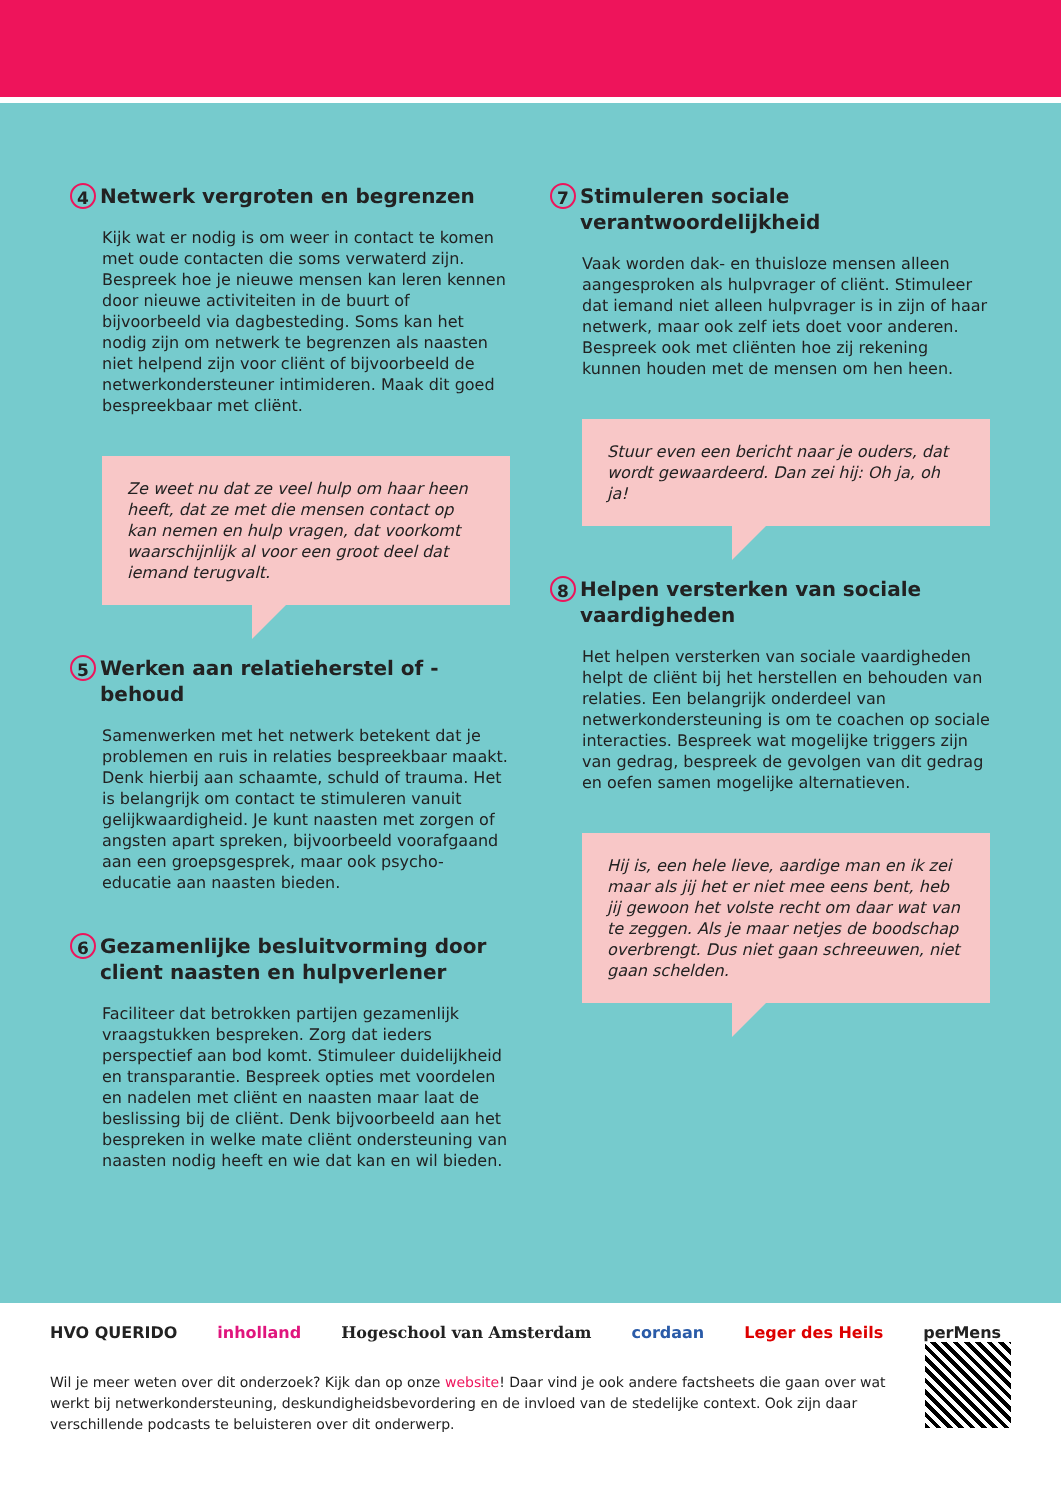4 Netwerk vergroten en begrenzen
Kijk wat er nodig is om weer in contact te komen met oude contacten die soms verwaterd zijn. Bespreek hoe je nieuwe mensen kan leren kennen door nieuwe activiteiten in de buurt of bijvoorbeeld via dagbesteding. Soms kan het nodig zijn om netwerk te begrenzen als naasten niet helpend zijn voor cliënt of bijvoorbeeld de netwerkondersteuner intimideren. Maak dit goed bespreekbaar met cliënt.
Ze weet nu dat ze veel hulp om haar heen heeft, dat ze met die mensen contact op kan nemen en hulp vragen, dat voorkomt waarschijnlijk al voor een groot deel dat iemand terugvalt.
5 Werken aan relatieherstel of -behoud
Samenwerken met het netwerk betekent dat je problemen en ruis in relaties bespreekbaar maakt. Denk hierbij aan schaamte, schuld of trauma. Het is belangrijk om contact te stimuleren vanuit gelijkwaardigheid. Je kunt naasten met zorgen of angsten apart spreken, bijvoorbeeld voorafgaand aan een groepsgesprek, maar ook psycho-educatie aan naasten bieden.
6 Gezamenlijke besluitvorming door client naasten en hulpverlener
Faciliteer dat betrokken partijen gezamenlijk vraagstukken bespreken. Zorg dat ieders perspectief aan bod komt. Stimuleer duidelijkheid en transparantie. Bespreek opties met voordelen en nadelen met cliënt en naasten maar laat de beslissing bij de cliënt. Denk bijvoorbeeld aan het bespreken in welke mate cliënt ondersteuning van naasten nodig heeft en wie dat kan en wil bieden.
7 Stimuleren sociale verantwoordelijkheid
Vaak worden dak- en thuisloze mensen alleen aangesproken als hulpvrager of cliënt. Stimuleer dat iemand niet alleen hulpvrager is in zijn of haar netwerk, maar ook zelf iets doet voor anderen. Bespreek ook met cliënten hoe zij rekening kunnen houden met de mensen om hen heen.
Stuur even een bericht naar je ouders, dat wordt gewaardeerd. Dan zei hij: Oh ja, oh ja!
8 Helpen versterken van sociale vaardigheden
Het helpen versterken van sociale vaardigheden helpt de cliënt bij het herstellen en behouden van relaties. Een belangrijk onderdeel van netwerkondersteuning is om te coachen op sociale interacties. Bespreek wat mogelijke triggers zijn van gedrag, bespreek de gevolgen van dit gedrag en oefen samen mogelijke alternatieven.
Hij is, een hele lieve, aardige man en ik zei maar als jij het er niet mee eens bent, heb jij gewoon het volste recht om daar wat van te zeggen. Als je maar netjes de boodschap overbrengt. Dus niet gaan schreeuwen, niet gaan schelden.
HVO QUERIDO inholland Hogeschool van Amsterdam cordaan Leger des Heils perMens
Wil je meer weten over dit onderzoek? Kijk dan op onze website! Daar vind je ook andere factsheets die gaan over wat werkt bij netwerkondersteuning, deskundigheidsbevordering en de invloed van de stedelijke context. Ook zijn daar verschillende podcasts te beluisteren over dit onderwerp.